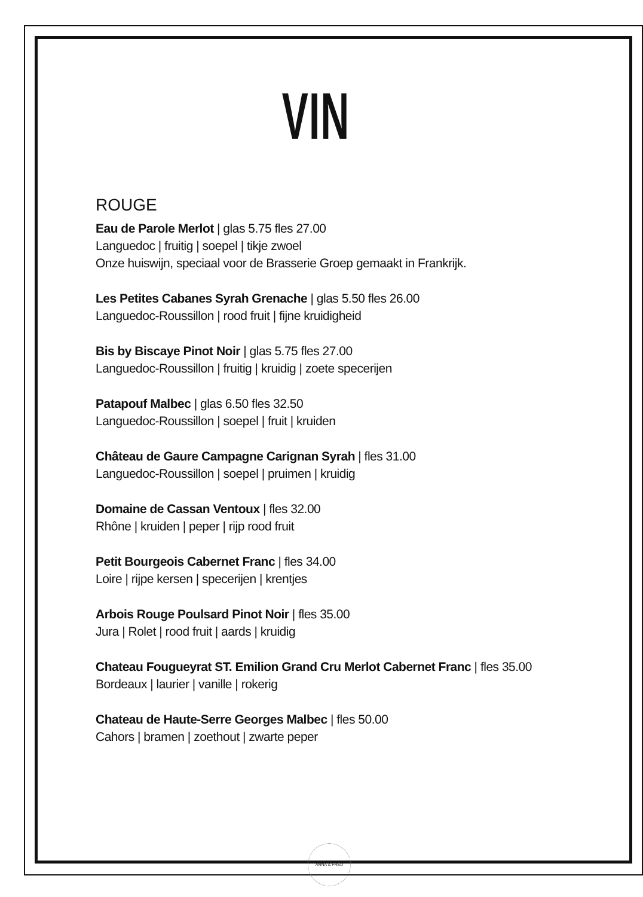VIN
ROUGE
Eau de Parole Merlot | glas 5.75 fles 27.00
Languedoc | fruitig | soepel | tikje zwoel
Onze huiswijn, speciaal voor de Brasserie Groep gemaakt in Frankrijk.
Les Petites Cabanes Syrah Grenache | glas 5.50 fles 26.00
Languedoc-Roussillon | rood fruit | fijne kruidigheid
Bis by Biscaye Pinot Noir | glas 5.75 fles 27.00
Languedoc-Roussillon | fruitig | kruidig | zoete specerijen
Patapouf Malbec | glas 6.50 fles 32.50
Languedoc-Roussillon | soepel | fruit | kruiden
Château de Gaure Campagne Carignan Syrah | fles 31.00
Languedoc-Roussillon | soepel | pruimen | kruidig
Domaine de Cassan Ventoux | fles 32.00
Rhône | kruiden | peper | rijp rood fruit
Petit Bourgeois Cabernet Franc | fles 34.00
Loire | rijpe kersen | specerijen | krentjes
Arbois Rouge Poulsard Pinot Noir | fles 35.00
Jura | Rolet | rood fruit | aards | kruidig
Chateau Fougueyrat ST. Emilion Grand Cru Merlot Cabernet Franc | fles 35.00
Bordeaux | laurier | vanille | rokerig
Chateau de Haute-Serre Georges Malbec | fles 50.00
Cahors | bramen | zoethout | zwarte peper
ANNA & FRED